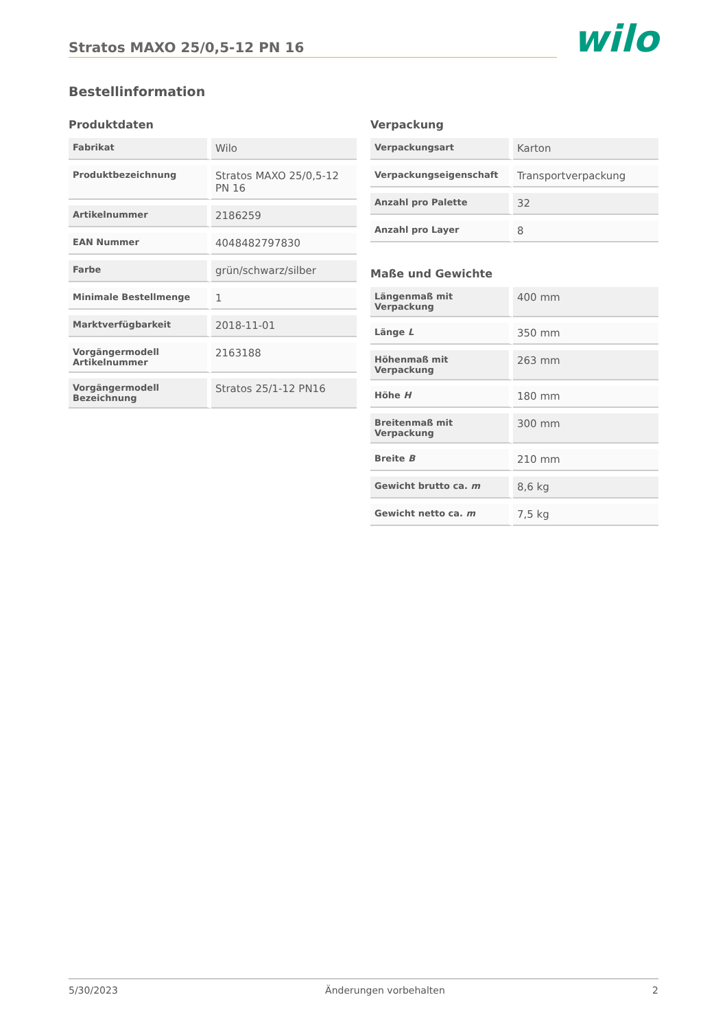Stratos MAXO 25/0,5-12 PN 16
wilo
Bestellinformation
Produktdaten
| Fabrikat | Wilo |
| Produktbezeichnung | Stratos MAXO 25/0,5-12 PN 16 |
| Artikelnummer | 2186259 |
| EAN Nummer | 4048482797830 |
| Farbe | grün/schwarz/silber |
| Minimale Bestellmenge | 1 |
| Marktverfügbarkeit | 2018-11-01 |
| Vorgängermodell Artikelnummer | 2163188 |
| Vorgängermodell Bezeichnung | Stratos 25/1-12 PN16 |
Verpackung
| Verpackungsart | Karton |
| Verpackungseigenschaft | Transportverpackung |
| Anzahl pro Palette | 32 |
| Anzahl pro Layer | 8 |
Maße und Gewichte
| Längenmaß mit Verpackung | 400 mm |
| Länge L | 350 mm |
| Höhenmaß mit Verpackung | 263 mm |
| Höhe H | 180 mm |
| Breitenmaß mit Verpackung | 300 mm |
| Breite B | 210 mm |
| Gewicht brutto ca. m | 8,6 kg |
| Gewicht netto ca. m | 7,5 kg |
5/30/2023 Änderungen vorbehalten 2